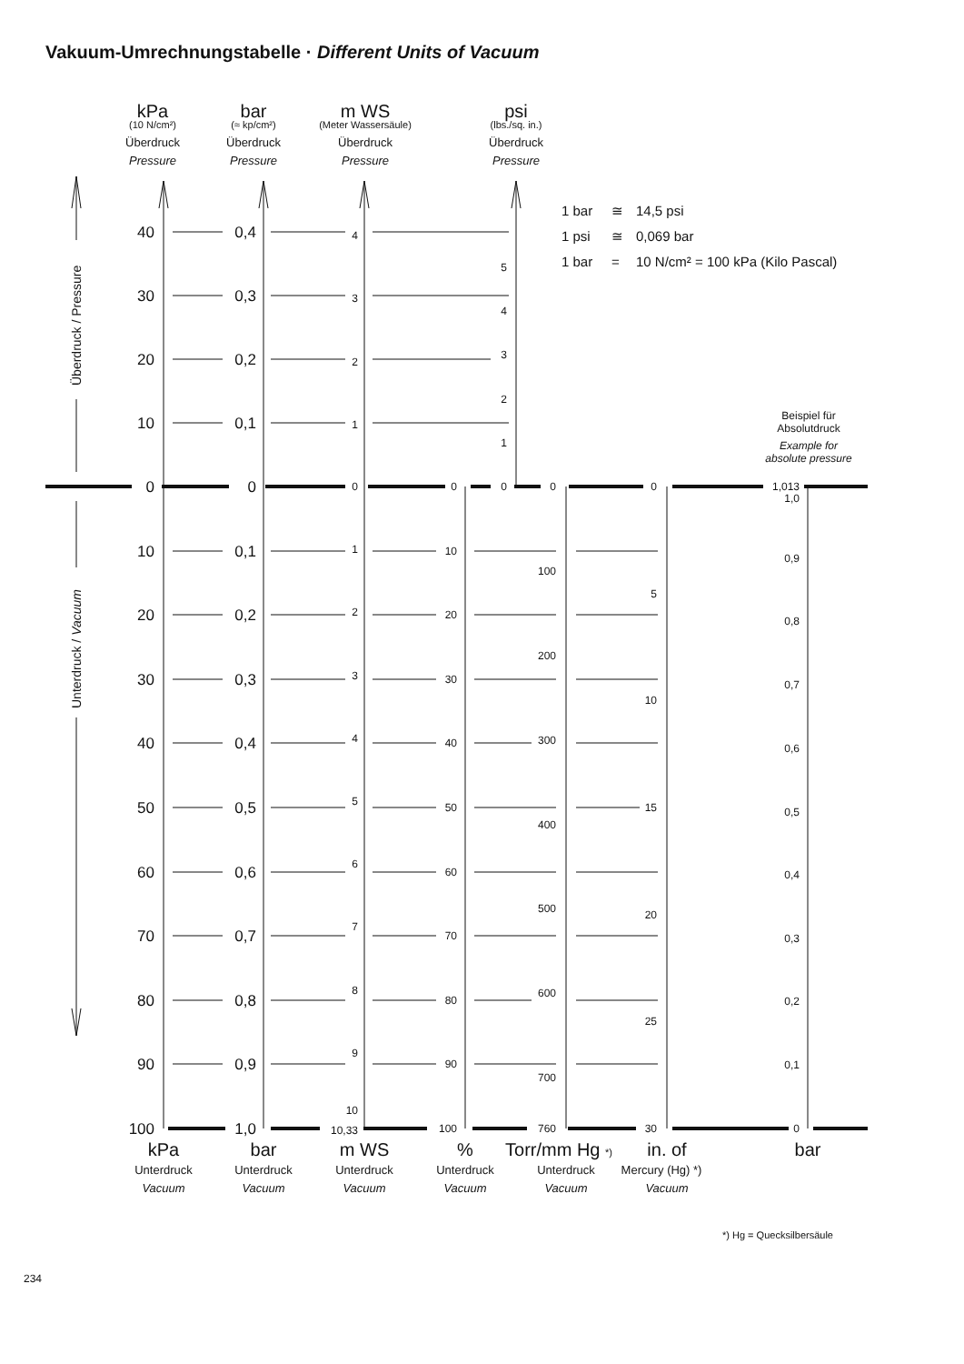Vakuum-Umrechnungstabelle · Different Units of Vacuum
kPa
(10 N/cm²)
Überdruck
Pressure
bar
(≈ kp/cm²)
Überdruck
Pressure
m WS
(Meter Wassersäule)
Überdruck
Pressure
psi
(lbs./sq. in.)
Überdruck
Pressure
1 bar
≅
14,5 psi
1 psi
≅
0,069 bar
1 bar
=
10 N/cm² = 100 kPa (Kilo Pascal)
Beispiel für
Absolutdruck
Example for
absolute pressure
Überdruck / Pressure
Unterdruck / Vacuum
40
30
20
10
0
10
20
30
40
50
60
70
80
90
100
0,4
0,3
0,2
0,1
0
0,1
0,2
0,3
0,4
0,5
0,6
0,7
0,8
0,9
1,0
4
3
2
1
0
1
2
3
4
5
6
7
8
9
10
10,33
5
4
3
2
1
0
0
10
20
30
40
50
60
70
80
90
100
0
100
200
300
400
500
600
700
760
0
5
10
15
20
25
30
1,013
1,0
0,9
0,8
0,7
0,6
0,5
0,4
0,3
0,2
0,1
0
kPa
Unterdruck
Vacuum
bar
Unterdruck
Vacuum
m WS
Unterdruck
Vacuum
%
Unterdruck
Vacuum
Torr/mm Hg *)
Unterdruck
Vacuum
in. of
Mercury (Hg) *)
Vacuum
bar
*) Hg = Quecksilbersäule
234